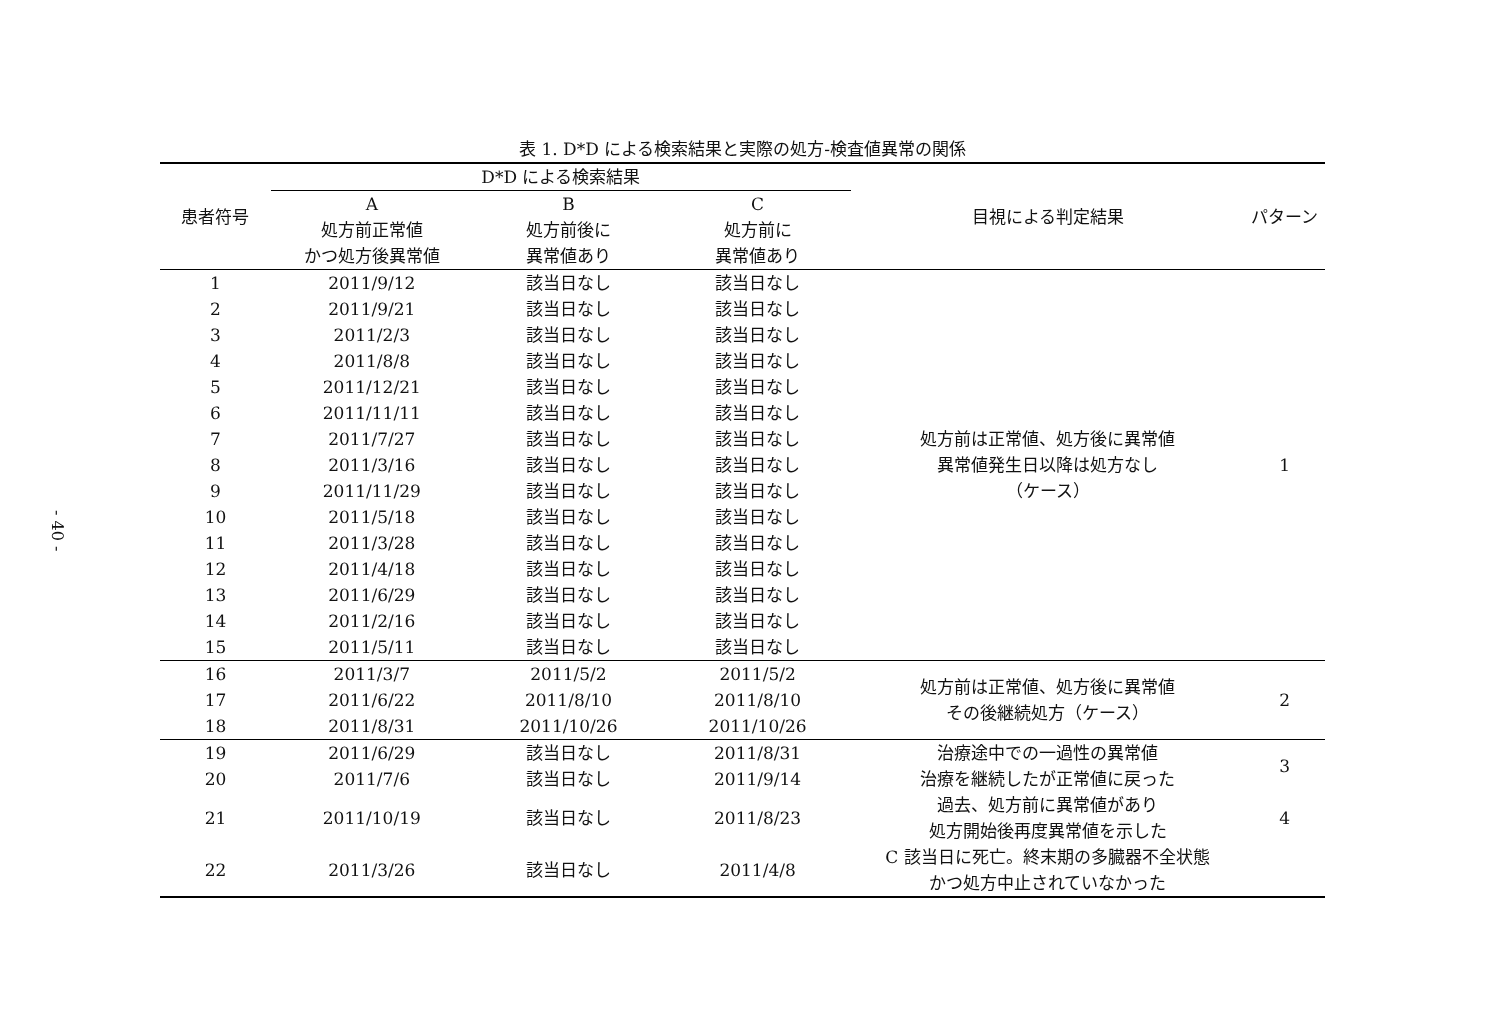- 40 -
表 1. D*D による検索結果と実際の処方-検査値異常の関係
| 患者符号 | D*D による検索結果 | | | 目視による判定結果 | パターン |
| --- | --- | --- | --- | --- | --- |
| | A 処方前正常値 かつ処方後異常値 | B 処方前後に 異常値あり | C 処方前に 異常値あり | | |
| 1 | 2011/9/12 | 該当日なし | 該当日なし | 処方前は正常値、処方後に異常値 異常値発生日以降は処方なし （ケース） | 1 |
| 2 | 2011/9/21 | 該当日なし | 該当日なし | | |
| 3 | 2011/2/3 | 該当日なし | 該当日なし | | |
| 4 | 2011/8/8 | 該当日なし | 該当日なし | | |
| 5 | 2011/12/21 | 該当日なし | 該当日なし | | |
| 6 | 2011/11/11 | 該当日なし | 該当日なし | | |
| 7 | 2011/7/27 | 該当日なし | 該当日なし | | |
| 8 | 2011/3/16 | 該当日なし | 該当日なし | | |
| 9 | 2011/11/29 | 該当日なし | 該当日なし | | |
| 10 | 2011/5/18 | 該当日なし | 該当日なし | | |
| 11 | 2011/3/28 | 該当日なし | 該当日なし | | |
| 12 | 2011/4/18 | 該当日なし | 該当日なし | | |
| 13 | 2011/6/29 | 該当日なし | 該当日なし | | |
| 14 | 2011/2/16 | 該当日なし | 該当日なし | | |
| 15 | 2011/5/11 | 該当日なし | 該当日なし | | |
| 16 | 2011/3/7 | 2011/5/2 | 2011/5/2 | 処方前は正常値、処方後に異常値 その後継続処方（ケース） | 2 |
| 17 | 2011/6/22 | 2011/8/10 | 2011/8/10 | | |
| 18 | 2011/8/31 | 2011/10/26 | 2011/10/26 | | |
| 19 | 2011/6/29 | 該当日なし | 2011/8/31 | 治療途中での一過性の異常値 治療を継続したが正常値に戻った | 3 |
| 20 | 2011/7/6 | 該当日なし | 2011/9/14 | | |
| 21 | 2011/10/19 | 該当日なし | 2011/8/23 | 過去、処方前に異常値があり 処方開始後再度異常値を示した | 4 |
| 22 | 2011/3/26 | 該当日なし | 2011/4/8 | C 該当日に死亡。終末期の多臓器不全状態 かつ処方中止されていなかった | |